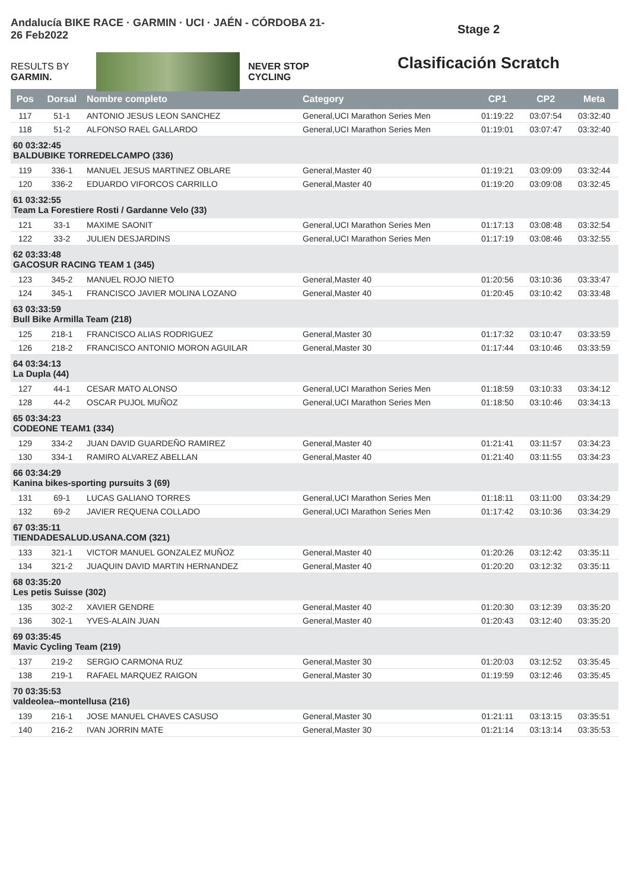Andalucía BIKE RACE · GARMIN · UCI · JAÉN - CÓRDOBA 21-26 Feb2022
RESULTS BY GARMIN. NEVER STOP CYCLING
Stage 2
Clasificación Scratch
| Pos | Dorsal | Nombre completo | Category | CP1 | CP2 | Meta |
| --- | --- | --- | --- | --- | --- | --- |
| 117 | 51-1 | ANTONIO JESUS LEON SANCHEZ | General,UCI Marathon Series Men | 01:19:22 | 03:07:54 | 03:32:40 |
| 118 | 51-2 | ALFONSO RAEL GALLARDO | General,UCI Marathon Series Men | 01:19:01 | 03:07:47 | 03:32:40 |
| 60 03:32:45 BALDUBIKE TORREDELCAMPO (336) | | | | | | |
| 119 | 336-1 | MANUEL JESUS MARTINEZ OBLARE | General,Master 40 | 01:19:21 | 03:09:09 | 03:32:44 |
| 120 | 336-2 | EDUARDO VIFORCOS CARRILLO | General,Master 40 | 01:19:20 | 03:09:08 | 03:32:45 |
| 61 03:32:55 Team La Forestiere Rosti / Gardanne Velo (33) | | | | | | |
| 121 | 33-1 | MAXIME SAONIT | General,UCI Marathon Series Men | 01:17:13 | 03:08:48 | 03:32:54 |
| 122 | 33-2 | JULIEN DESJARDINS | General,UCI Marathon Series Men | 01:17:19 | 03:08:46 | 03:32:55 |
| 62 03:33:48 GACOSUR RACING TEAM 1 (345) | | | | | | |
| 123 | 345-2 | MANUEL ROJO NIETO | General,Master 40 | 01:20:56 | 03:10:36 | 03:33:47 |
| 124 | 345-1 | FRANCISCO JAVIER MOLINA LOZANO | General,Master 40 | 01:20:45 | 03:10:42 | 03:33:48 |
| 63 03:33:59 Bull Bike Armilla Team (218) | | | | | | |
| 125 | 218-1 | FRANCISCO ALIAS RODRIGUEZ | General,Master 30 | 01:17:32 | 03:10:47 | 03:33:59 |
| 126 | 218-2 | FRANCISCO ANTONIO MORON AGUILAR | General,Master 30 | 01:17:44 | 03:10:46 | 03:33:59 |
| 64 03:34:13 La Dupla (44) | | | | | | |
| 127 | 44-1 | CESAR MATO ALONSO | General,UCI Marathon Series Men | 01:18:59 | 03:10:33 | 03:34:12 |
| 128 | 44-2 | OSCAR PUJOL MUÑOZ | General,UCI Marathon Series Men | 01:18:50 | 03:10:46 | 03:34:13 |
| 65 03:34:23 CODEONE TEAM1 (334) | | | | | | |
| 129 | 334-2 | JUAN DAVID GUARDEÑO RAMIREZ | General,Master 40 | 01:21:41 | 03:11:57 | 03:34:23 |
| 130 | 334-1 | RAMIRO ALVAREZ ABELLAN | General,Master 40 | 01:21:40 | 03:11:55 | 03:34:23 |
| 66 03:34:29 Kanina bikes-sporting pursuits 3 (69) | | | | | | |
| 131 | 69-1 | LUCAS GALIANO TORRES | General,UCI Marathon Series Men | 01:18:11 | 03:11:00 | 03:34:29 |
| 132 | 69-2 | JAVIER REQUENA COLLADO | General,UCI Marathon Series Men | 01:17:42 | 03:10:36 | 03:34:29 |
| 67 03:35:11 TIENDADESALUD.USANA.COM (321) | | | | | | |
| 133 | 321-1 | VICTOR MANUEL GONZALEZ MUÑOZ | General,Master 40 | 01:20:26 | 03:12:42 | 03:35:11 |
| 134 | 321-2 | JUAQUIN DAVID MARTIN HERNANDEZ | General,Master 40 | 01:20:20 | 03:12:32 | 03:35:11 |
| 68 03:35:20 Les petis Suisse (302) | | | | | | |
| 135 | 302-2 | XAVIER GENDRE | General,Master 40 | 01:20:30 | 03:12:39 | 03:35:20 |
| 136 | 302-1 | YVES-ALAIN JUAN | General,Master 40 | 01:20:43 | 03:12:40 | 03:35:20 |
| 69 03:35:45 Mavic Cycling Team (219) | | | | | | |
| 137 | 219-2 | SERGIO CARMONA RUZ | General,Master 30 | 01:20:03 | 03:12:52 | 03:35:45 |
| 138 | 219-1 | RAFAEL MARQUEZ RAIGON | General,Master 30 | 01:19:59 | 03:12:46 | 03:35:45 |
| 70 03:35:53 valdeolea--montellusa (216) | | | | | | |
| 139 | 216-1 | JOSE MANUEL CHAVES CASUSO | General,Master 30 | 01:21:11 | 03:13:15 | 03:35:51 |
| 140 | 216-2 | IVAN JORRIN MATE | General,Master 30 | 01:21:14 | 03:13:14 | 03:35:53 |